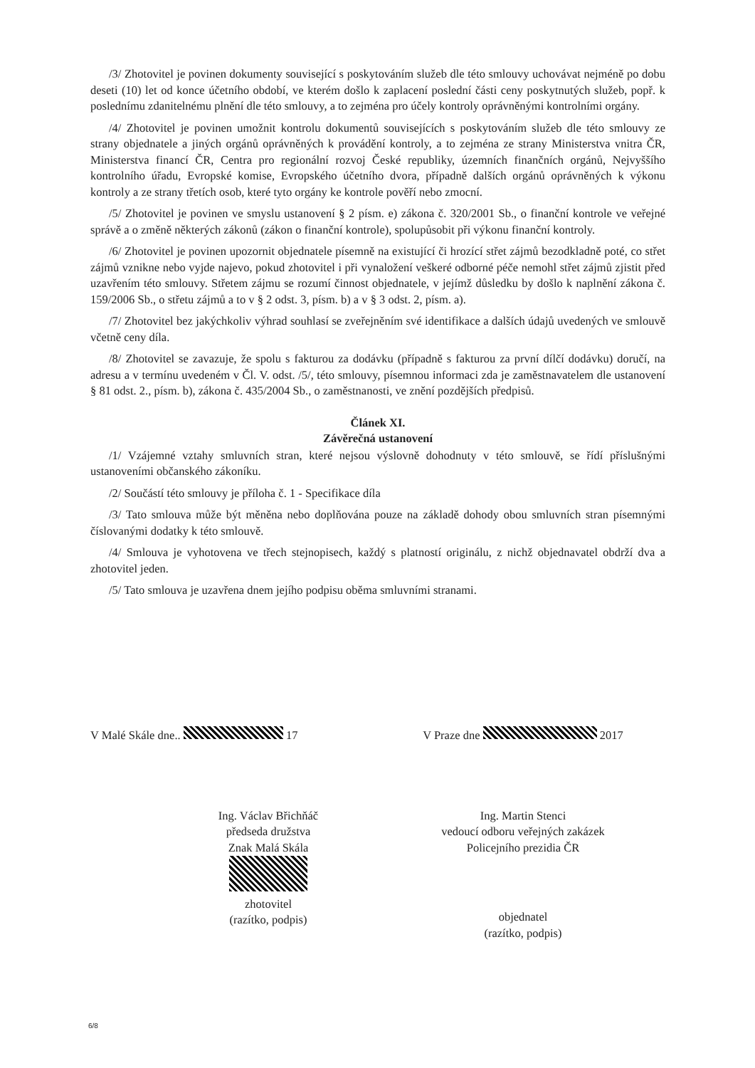/3/ Zhotovitel je povinen dokumenty související s poskytováním služeb dle této smlouvy uchovávat nejméně po dobu deseti (10) let od konce účetního období, ve kterém došlo k zaplacení poslední části ceny poskytnutých služeb, popř. k poslednímu zdanitelnému plnění dle této smlouvy, a to zejména pro účely kontroly oprávněnými kontrolními orgány.
/4/ Zhotovitel je povinen umožnit kontrolu dokumentů souvisejících s poskytováním služeb dle této smlouvy ze strany objednatele a jiných orgánů oprávněných k provádění kontroly, a to zejména ze strany Ministerstva vnitra ČR, Ministerstva financí ČR, Centra pro regionální rozvoj České republiky, územních finančních orgánů, Nejvyššího kontrolního úřadu, Evropské komise, Evropského účetního dvora, případně dalších orgánů oprávněných k výkonu kontroly a ze strany třetích osob, které tyto orgány ke kontrole pověří nebo zmocní.
/5/ Zhotovitel je povinen ve smyslu ustanovení § 2 písm. e) zákona č. 320/2001 Sb., o finanční kontrole ve veřejné správě a o změně některých zákonů (zákon o finanční kontrole), spolupůsobit při výkonu finanční kontroly.
/6/ Zhotovitel je povinen upozornit objednatele písemně na existující či hrozící střet zájmů bezodkladně poté, co střet zájmů vznikne nebo vyjde najevo, pokud zhotovitel i při vynaložení veškeré odborné péče nemohl střet zájmů zjistit před uzavřením této smlouvy. Střetem zájmu se rozumí činnost objednatele, v jejímž důsledku by došlo k naplnění zákona č. 159/2006 Sb., o střetu zájmů a to v § 2 odst. 3, písm. b) a v § 3 odst. 2, písm. a).
/7/ Zhotovitel bez jakýchkoliv výhrad souhlasí se zveřejněním své identifikace a dalších údajů uvedených ve smlouvě včetně ceny díla.
/8/ Zhotovitel se zavazuje, že spolu s fakturou za dodávku (případně s fakturou za první dílčí dodávku) doručí, na adresu a v termínu uvedeném v Čl. V. odst. /5/, této smlouvy, písemnou informaci zda je zaměstnavatelem dle ustanovení § 81 odst. 2., písm. b), zákona č. 435/2004 Sb., o zaměstnanosti, ve znění pozdějších předpisů.
Článek XI.
Závěrečná ustanovení
/1/ Vzájemné vztahy smluvních stran, které nejsou výslovně dohodnuty v této smlouvě, se řídí příslušnými ustanoveními občanského zákoníku.
/2/ Součástí této smlouvy je příloha č. 1 - Specifikace díla
/3/ Tato smlouva může být měněna nebo doplňována pouze na základě dohody obou smluvních stran písemnými číslovanými dodatky k této smlouvě.
/4/ Smlouva je vyhotovena ve třech stejnopisech, každý s platností originálu, z nichž objednavatel obdrží dva a zhotovitel jeden.
/5/ Tato smlouva je uzavřena dnem jejího podpisu oběma smluvními stranami.
V Malé Skále dne.. 17
Ing. Václav Břichňáč
předseda družstva
Znak Malá Skála
zhotovitel
(razítko, podpis)
V Praze dne 2017
Ing. Martin Stenci
vedoucí odboru veřejných zakázek
Policejního prezidia ČR
objednatel
(razítko, podpis)
6/8